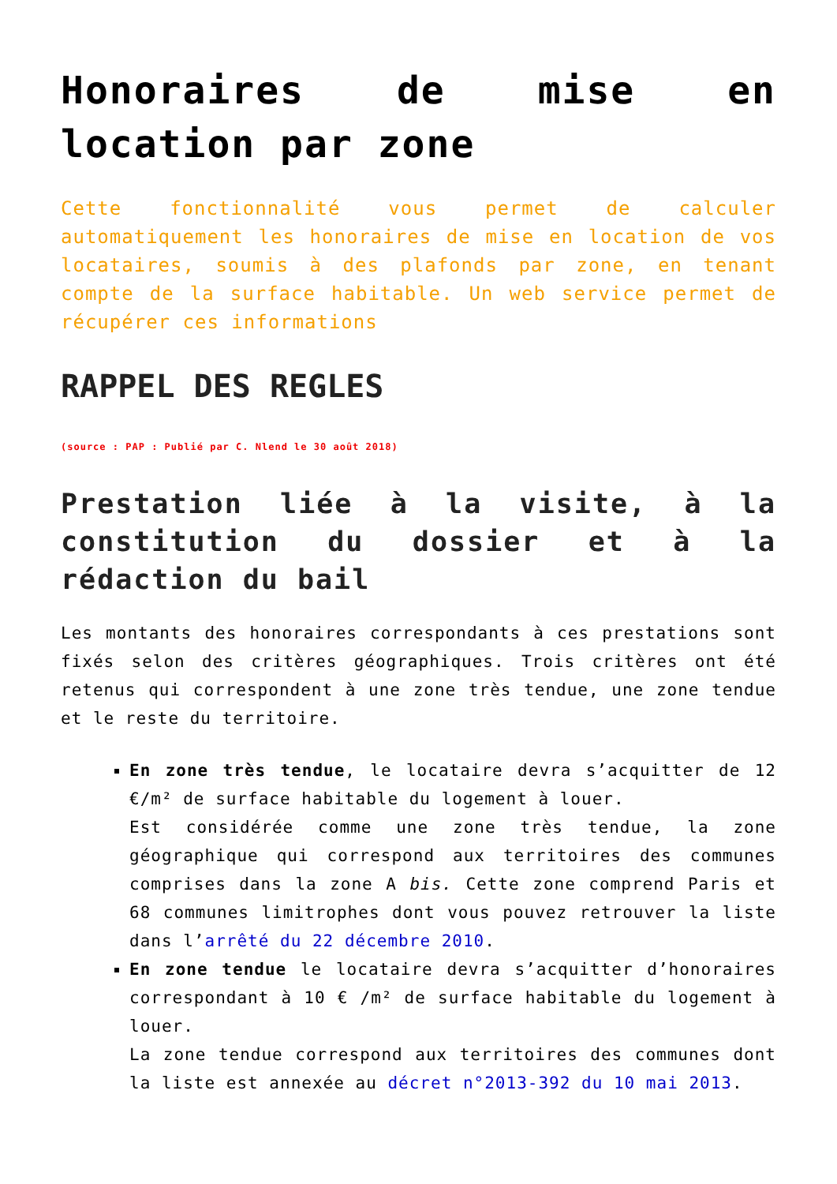Honoraires de mise en location par zone
Cette fonctionnalité vous permet de calculer automatiquement les honoraires de mise en location de vos locataires, soumis à des plafonds par zone, en tenant compte de la surface habitable. Un web service permet de récupérer ces informations
RAPPEL DES REGLES
(source : PAP : Publié par C. Nlend le 30 août 2018)
Prestation liée à la visite, à la constitution du dossier et à la rédaction du bail
Les montants des honoraires correspondants à ces prestations sont fixés selon des critères géographiques. Trois critères ont été retenus qui correspondent à une zone très tendue, une zone tendue et le reste du territoire.
En zone très tendue, le locataire devra s’acquitter de 12 €/m² de surface habitable du logement à louer.
Est considérée comme une zone très tendue, la zone géographique qui correspond aux territoires des communes comprises dans la zone A bis. Cette zone comprend Paris et 68 communes limitrophes dont vous pouvez retrouver la liste dans l’arrêté du 22 décembre 2010.
En zone tendue le locataire devra s’acquitter d’honoraires correspondant à 10 € /m² de surface habitable du logement à louer.
La zone tendue correspond aux territoires des communes dont la liste est annexée au décret n°2013-392 du 10 mai 2013.